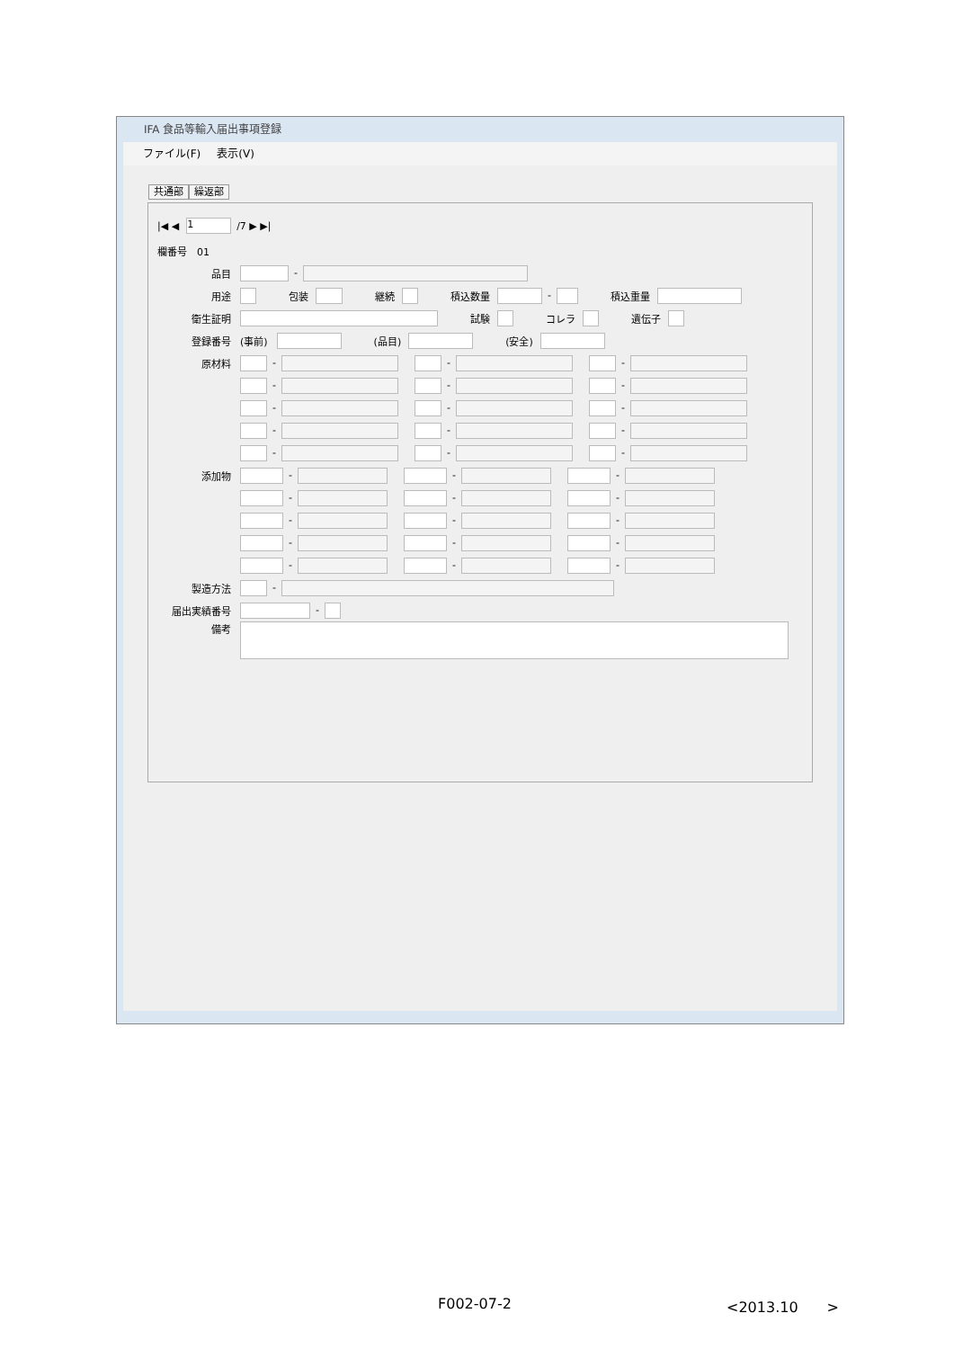IFA 食品等輸入届出事項登録
ファイル(F) 表示(V)
共通部 繰返部
|◀ ◀ 1 /7 ▶ ▶|
欄番号　01
品目 -
用途 包装 継続 積込数量 - 積込重量
衛生証明 試験 コレラ 遺伝子
登録番号 (事前) (品目) (安全)
原材料 - - -
- - -
- - -
- - -
- - -
添加物 - - -
- - -
- - -
- - -
- - -
製造方法 -
届出実績番号 -
備考
F002-07-2 <2013.10　　>